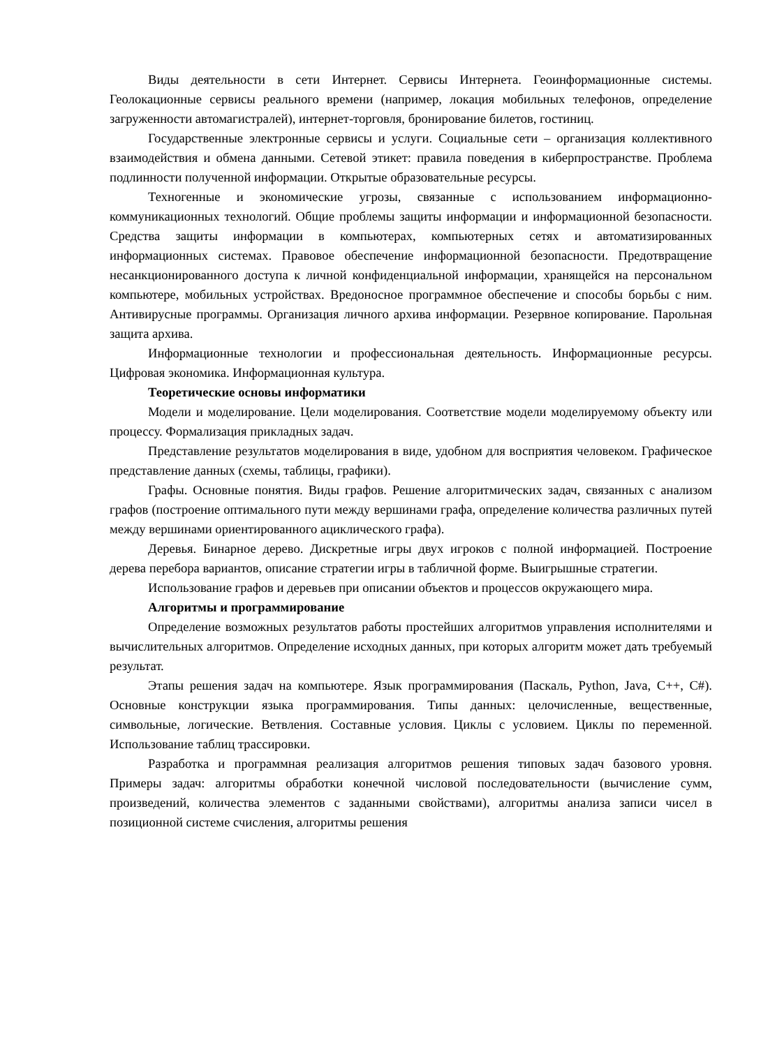Виды деятельности в сети Интернет. Сервисы Интернета. Геоинформационные системы. Геолокационные сервисы реального времени (например, локация мобильных телефонов, определение загруженности автомагистралей), интернет-торговля, бронирование билетов, гостиниц.
Государственные электронные сервисы и услуги. Социальные сети – организация коллективного взаимодействия и обмена данными. Сетевой этикет: правила поведения в киберпространстве. Проблема подлинности полученной информации. Открытые образовательные ресурсы.
Техногенные и экономические угрозы, связанные с использованием информационно-коммуникационных технологий. Общие проблемы защиты информации и информационной безопасности. Средства защиты информации в компьютерах, компьютерных сетях и автоматизированных информационных системах. Правовое обеспечение информационной безопасности. Предотвращение несанкционированного доступа к личной конфиденциальной информации, хранящейся на персональном компьютере, мобильных устройствах. Вредоносное программное обеспечение и способы борьбы с ним. Антивирусные программы. Организация личного архива информации. Резервное копирование. Парольная защита архива.
Информационные технологии и профессиональная деятельность. Информационные ресурсы. Цифровая экономика. Информационная культура.
Теоретические основы информатики
Модели и моделирование. Цели моделирования. Соответствие модели моделируемому объекту или процессу. Формализация прикладных задач.
Представление результатов моделирования в виде, удобном для восприятия человеком. Графическое представление данных (схемы, таблицы, графики).
Графы. Основные понятия. Виды графов. Решение алгоритмических задач, связанных с анализом графов (построение оптимального пути между вершинами графа, определение количества различных путей между вершинами ориентированного ациклического графа).
Деревья. Бинарное дерево. Дискретные игры двух игроков с полной информацией. Построение дерева перебора вариантов, описание стратегии игры в табличной форме. Выигрышные стратегии.
Использование графов и деревьев при описании объектов и процессов окружающего мира.
Алгоритмы и программирование
Определение возможных результатов работы простейших алгоритмов управления исполнителями и вычислительных алгоритмов. Определение исходных данных, при которых алгоритм может дать требуемый результат.
Этапы решения задач на компьютере. Язык программирования (Паскаль, Python, Java, C++, C#). Основные конструкции языка программирования. Типы данных: целочисленные, вещественные, символьные, логические. Ветвления. Составные условия. Циклы с условием. Циклы по переменной. Использование таблиц трассировки.
Разработка и программная реализация алгоритмов решения типовых задач базового уровня. Примеры задач: алгоритмы обработки конечной числовой последовательности (вычисление сумм, произведений, количества элементов с заданными свойствами), алгоритмы анализа записи чисел в позиционной системе счисления, алгоритмы решения